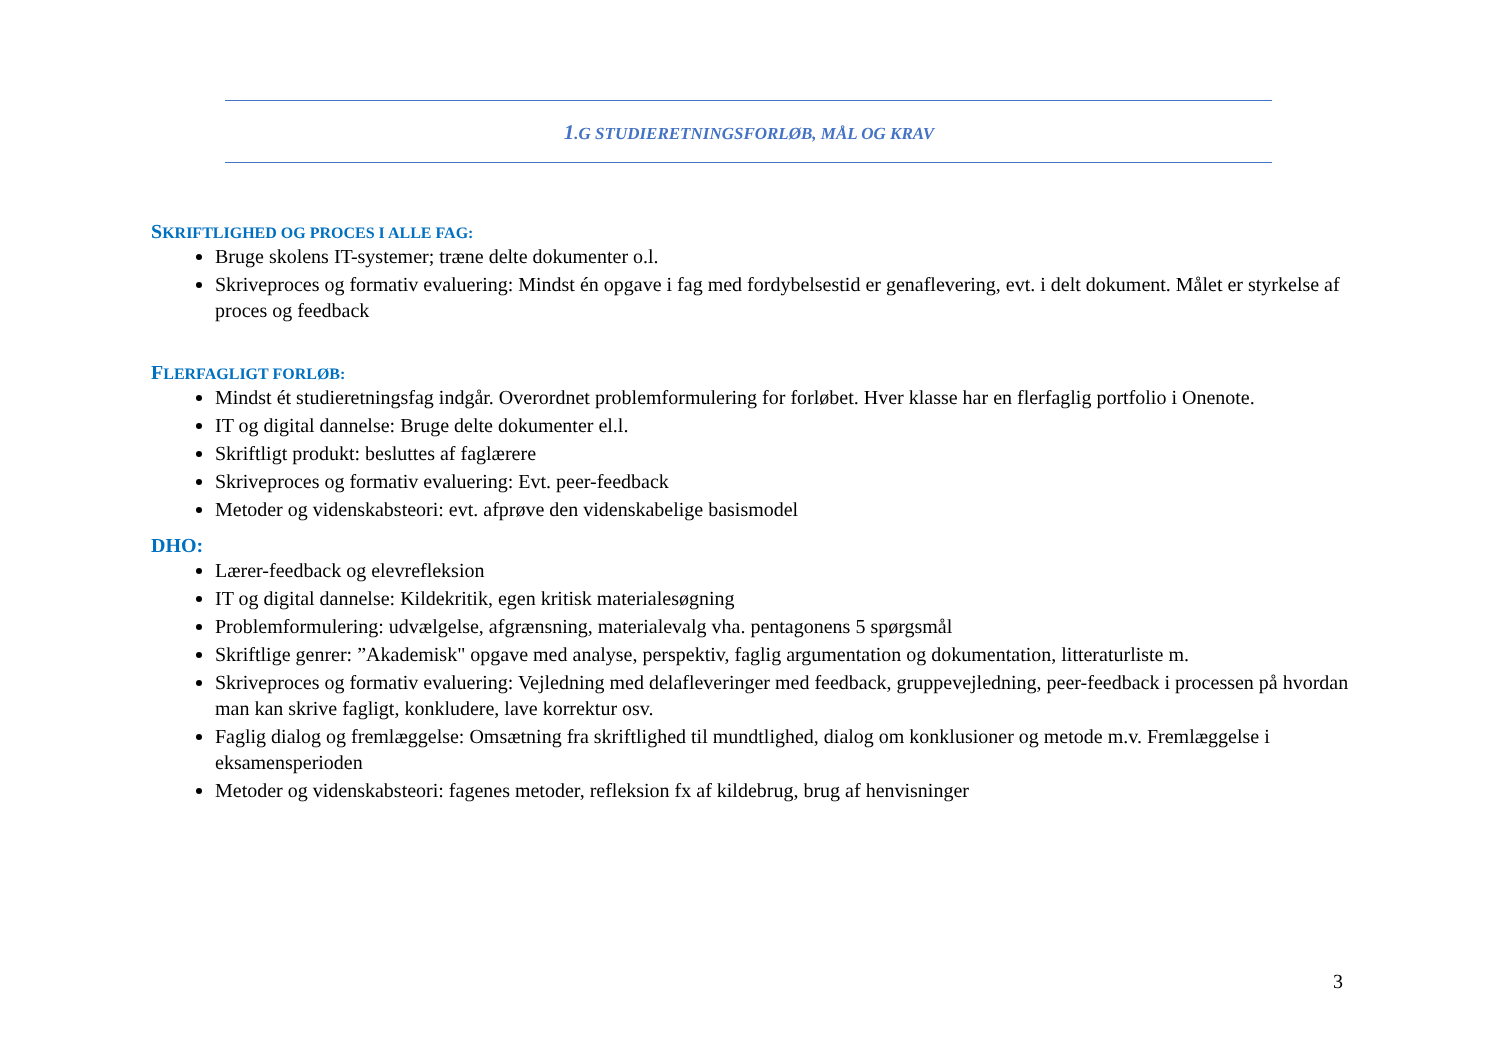1.G STUDIERETNINGSFORLØB, MÅL OG KRAV
SKRIFTLIGHED OG PROCES I ALLE FAG:
Bruge skolens IT-systemer; træne delte dokumenter o.l.
Skriveproces og formativ evaluering: Mindst én opgave i fag med fordybelsestid er genaflevering, evt. i delt dokument. Målet er styrkelse af proces og feedback
FLERFAGLIGT FORLØB:
Mindst ét studieretningsfag indgår. Overordnet problemformulering for forløbet. Hver klasse har en flerfaglig portfolio i Onenote.
IT og digital dannelse: Bruge delte dokumenter el.l.
Skriftligt produkt: besluttes af faglærere
Skriveproces og formativ evaluering: Evt. peer-feedback
Metoder og videnskabsteori: evt. afprøve den videnskabelige basismodel
DHO:
Lærer-feedback og elevrefleksion
IT og digital dannelse: Kildekritik, egen kritisk materialesøgning
Problemformulering: udvælgelse, afgrænsning, materialevalg vha. pentagonens 5 spørgsmål
Skriftlige genrer: ”Akademisk" opgave med analyse, perspektiv, faglig argumentation og dokumentation, litteraturliste m.
Skriveproces og formativ evaluering: Vejledning med delafleveringer med feedback, gruppevejledning, peer-feedback i processen på hvordan man kan skrive fagligt, konkludere, lave korrektur osv.
Faglig dialog og fremlæggelse: Omsætning fra skriftlighed til mundtlighed, dialog om konklusioner og metode m.v. Fremlæggelse i eksamensperioden
Metoder og videnskabsteori: fagenes metoder, refleksion fx af kildebrug, brug af henvisninger
3